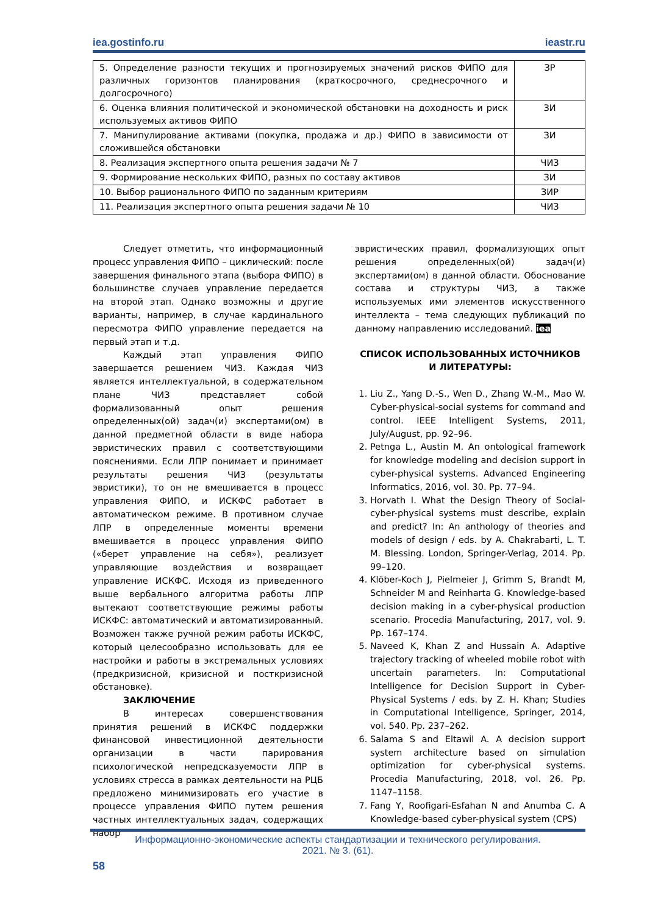iea.gostinfo.ru ieastr.ru
| 5. Определение разности текущих и прогнозируемых значений рисков ФИПО для различных горизонтов планирования (краткосрочного, среднесрочного и долгосрочного) | ЗР |
| 6. Оценка влияния политической и экономической обстановки на доходность и риск используемых активов ФИПО | ЗИ |
| 7. Манипулирование активами (покупка, продажа и др.) ФИПО в зависимости от сложившейся обстановки | ЗИ |
| 8. Реализация экспертного опыта решения задачи № 7 | ЧИЗ |
| 9. Формирование нескольких ФИПО, разных по составу активов | ЗИ |
| 10. Выбор рационального ФИПО по заданным критериям | ЗИР |
| 11. Реализация экспертного опыта решения задачи № 10 | ЧИЗ |
Следует отметить, что информационный процесс управления ФИПО – циклический: после завершения финального этапа (выбора ФИПО) в большинстве случаев управление передается на второй этап. Однако возможны и другие варианты, например, в случае кардинального пересмотра ФИПО управление передается на первый этап и т.д.
Каждый этап управления ФИПО завершается решением ЧИЗ. Каждая ЧИЗ является интеллектуальной, в содержательном плане ЧИЗ представляет собой формализованный опыт решения определенных(ой) задач(и) экспертами(ом) в данной предметной области в виде набора эвристических правил с соответствующими пояснениями. Если ЛПР понимает и принимает результаты решения ЧИЗ (результаты эвристики), то он не вмешивается в процесс управления ФИПО, и ИСКФС работает в автоматическом режиме. В противном случае ЛПР в определенные моменты времени вмешивается в процесс управления ФИПО («берет управление на себя»), реализует управляющие воздействия и возвращает управление ИСКФС. Исходя из приведенного выше вербального алгоритма работы ЛПР вытекают соответствующие режимы работы ИСКФС: автоматический и автоматизированный. Возможен также ручной режим работы ИСКФС, который целесообразно использовать для ее настройки и работы в экстремальных условиях (предкризисной, кризисной и посткризисной обстановке).
ЗАКЛЮЧЕНИЕ
В интересах совершенствования принятия решений в ИСКФС поддержки финансовой инвестиционной деятельности организации в части парирования психологической непредсказуемости ЛПР в условиях стресса в рамках деятельности на РЦБ предложено минимизировать его участие в процессе управления ФИПО путем решения частных интеллектуальных задач, содержащих набор
эвристических правил, формализующих опыт решения определенных(ой) задач(и) экспертами(ом) в данной области. Обоснование состава и структуры ЧИЗ, а также используемых ими элементов искусственного интеллекта – тема следующих публикаций по данному направлению исследований. iea
СПИСОК ИСПОЛЬЗОВАННЫХ ИСТОЧНИКОВ И ЛИТЕРАТУРЫ:
1. Liu Z., Yang D.-S., Wen D., Zhang W.-M., Mao W. Cyber-physical-social systems for command and control. IEEE Intelligent Systems, 2011, July/August, pp. 92–96.
2. Petnga L., Austin M. An ontological framework for knowledge modeling and decision support in cyber-physical systems. Advanced Engineering Informatics, 2016, vol. 30. Pp. 77–94.
3. Horvath I. What the Design Theory of Social-cyber-physical systems must describe, explain and predict? In: An anthology of theories and models of design / eds. by A. Chakrabarti, L. T. M. Blessing. London, Springer-Verlag, 2014. Pp. 99–120.
4. Klöber-Koch J, Pielmeier J, Grimm S, Brandt M, Schneider M and Reinharta G. Knowledge-based decision making in a cyber-physical production scenario. Procedia Manufacturing, 2017, vol. 9. Pp. 167–174.
5. Naveed K, Khan Z and Hussain A. Adaptive trajectory tracking of wheeled mobile robot with uncertain parameters. In: Computational Intelligence for Decision Support in Cyber-Physical Systems / eds. by Z. H. Khan; Studies in Computational Intelligence, Springer, 2014, vol. 540. Pp. 237–262.
6. Salama S and Eltawil A. A decision support system architecture based on simulation optimization for cyber-physical systems. Procedia Manufacturing, 2018, vol. 26. Pp. 1147–1158.
7. Fang Y, Roofigari-Esfahan N and Anumba C. A Knowledge-based cyber-physical system (CPS)
Информационно-экономические аспекты стандартизации и технического регулирования.
2021. № 3. (61).
58